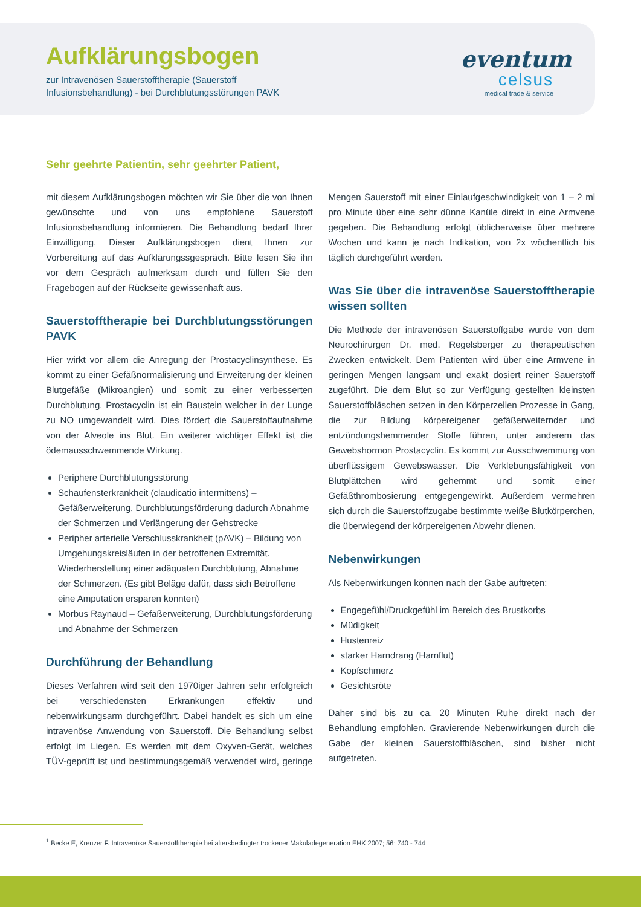Aufklärungsbogen
zur Intravenösen Sauerstofftherapie (Sauerstoff
Infusionsbehandlung) - bei Durchblutungsstörungen PAVK
eventum
celsus
medical trade & service
Sehr geehrte Patientin, sehr geehrter Patient,
mit diesem Aufklärungsbogen möchten wir Sie über die von Ihnen gewünschte und von uns empfohlene Sauerstoff Infusionsbehandlung informieren. Die Behandlung bedarf Ihrer Einwilligung. Dieser Aufklärungsbogen dient Ihnen zur Vorbereitung auf das Aufklärungssgespräch. Bitte lesen Sie ihn vor dem Gespräch aufmerksam durch und füllen Sie den Fragebogen auf der Rückseite gewissenhaft aus.
Sauerstofftherapie bei Durchblutungsstörungen PAVK
Hier wirkt vor allem die Anregung der Prostacyclinsynthese. Es kommt zu einer Gefäßnormalisierung und Erweiterung der kleinen Blutgefäße (Mikroangien) und somit zu einer verbesserten Durchblutung. Prostacyclin ist ein Baustein welcher in der Lunge zu NO umgewandelt wird. Dies fördert die Sauerstoffaufnahme von der Alveole ins Blut. Ein weiterer wichtiger Effekt ist die ödemausschwemmende Wirkung.
Periphere Durchblutungsstörung
Schaufensterkrankheit (claudicatio intermittens) – Gefäßerweiterung, Durchblutungsförderung dadurch Abnahme der Schmerzen und Verlängerung der Gehstrecke
Peripher arterielle Verschlusskrankheit (pAVK) – Bildung von Umgehungskreisläufen in der betroffenen Extremität. Wiederherstellung einer adäquaten Durchblutung, Abnahme der Schmerzen. (Es gibt Beläge dafür, dass sich Betroffene eine Amputation ersparen konnten)
Morbus Raynaud – Gefäßerweiterung, Durchblutungsförderung und Abnahme der Schmerzen
Durchführung der Behandlung
Dieses Verfahren wird seit den 1970iger Jahren sehr erfolgreich bei verschiedensten Erkrankungen effektiv und nebenwirkungsarm durchgeführt. Dabei handelt es sich um eine intravenöse Anwendung von Sauerstoff. Die Behandlung selbst erfolgt im Liegen. Es werden mit dem Oxyven-Gerät, welches TÜV-geprüft ist und bestimmungsgemäß verwendet wird, geringe Mengen Sauerstoff mit einer Einlaufgeschwindigkeit von 1 – 2 ml pro Minute über eine sehr dünne Kanüle direkt in eine Armvene gegeben. Die Behandlung erfolgt üblicherweise über mehrere Wochen und kann je nach Indikation, von 2x wöchentlich bis täglich durchgeführt werden.
Was Sie über die intravenöse Sauerstofftherapie wissen sollten
Die Methode der intravenösen Sauerstoffgabe wurde von dem Neurochirurgen Dr. med. Regelsberger zu therapeutischen Zwecken entwickelt. Dem Patienten wird über eine Armvene in geringen Mengen langsam und exakt dosiert reiner Sauerstoff zugeführt. Die dem Blut so zur Verfügung gestellten kleinsten Sauerstoffbläschen setzen in den Körperzellen Prozesse in Gang, die zur Bildung körpereigener gefäßerweiternder und entzündungshemmender Stoffe führen, unter anderem das Gewebshormon Prostacyclin. Es kommt zur Ausschwemmung von überflüssigem Gewebswasser. Die Verklebungsfähigkeit von Blutplättchen wird gehemmt und somit einer Gefäßthrombosierung entgegengewirkt. Außerdem vermehren sich durch die Sauerstoffzugabe bestimmte weiße Blutkörperchen, die überwiegend der körpereigenen Abwehr dienen.
Nebenwirkungen
Als Nebenwirkungen können nach der Gabe auftreten:
Engegefühl/Druckgefühl im Bereich des Brustkorbs
Müdigkeit
Hustenreiz
starker Harndrang (Harnflut)
Kopfschmerz
Gesichtsröte
Daher sind bis zu ca. 20 Minuten Ruhe direkt nach der Behandlung empfohlen. Gravierende Nebenwirkungen durch die Gabe der kleinen Sauerstoffbläschen, sind bisher nicht aufgetreten.
<sup>1</sup> Becke E, Kreuzer F. Intravenöse Sauerstofftherapie bei altersbedingter trockener Makuladegeneration EHK 2007; 56: 740 - 744